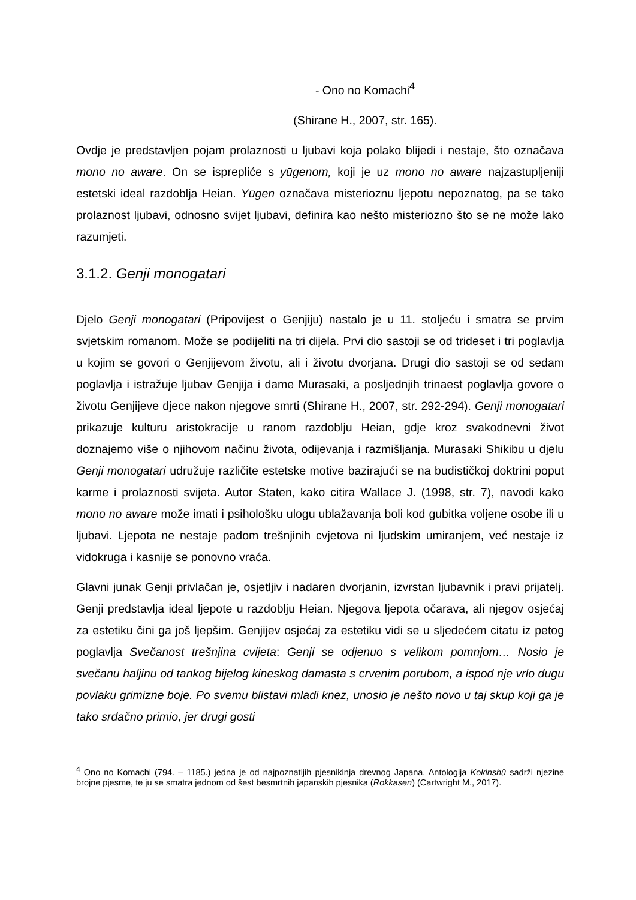- Ono no Komachi<sup>4</sup>
(Shirane H., 2007, str. 165).
Ovdje je predstavljen pojam prolaznosti u ljubavi koja polako blijedi i nestaje, što označava mono no aware. On se isprepliće s yūgenom, koji je uz mono no aware najzastupljeniji estetski ideal razdoblja Heian. Yūgen označava misterioznu ljepotu nepoznatog, pa se tako prolaznost ljubavi, odnosno svijet ljubavi, definira kao nešto misteriozno što se ne može lako razumjeti.
3.1.2. Genji monogatari
Djelo Genji monogatari (Pripovijest o Genjiju) nastalo je u 11. stoljeću i smatra se prvim svjetskim romanom. Može se podijeliti na tri dijela. Prvi dio sastoji se od trideset i tri poglavlja u kojim se govori o Genjijevom životu, ali i životu dvorjana. Drugi dio sastoji se od sedam poglavlja i istražuje ljubav Genjija i dame Murasaki, a posljednjih trinaest poglavlja govore o životu Genjijeve djece nakon njegove smrti (Shirane H., 2007, str. 292-294). Genji monogatari prikazuje kulturu aristokracije u ranom razdoblju Heian, gdje kroz svakodnevni život doznajemo više o njihovom načinu života, odijevanja i razmišljanja. Murasaki Shikibu u djelu Genji monogatari udružuje različite estetske motive bazirajući se na budističkoj doktrini poput karme i prolaznosti svijeta. Autor Staten, kako citira Wallace J. (1998, str. 7), navodi kako mono no aware može imati i psihološku ulogu ublažavanja boli kod gubitka voljene osobe ili u ljubavi. Ljepota ne nestaje padom trešnjinih cvjetova ni ljudskim umiranjem, već nestaje iz vidokruga i kasnije se ponovno vraća.
Glavni junak Genji privlačan je, osjetljiv i nadaren dvorjanin, izvrstan ljubavnik i pravi prijatelj. Genji predstavlja ideal ljepote u razdoblju Heian. Njegova ljepota očarava, ali njegov osjećaj za estetiku čini ga još ljepšim. Genjijev osjećaj za estetiku vidi se u sljedećem citatu iz petog poglavlja Svečanost trešnjina cvijeta: Genji se odjenuo s velikom pomnjom… Nosio je svečanu haljinu od tankog bijelog kineskog damasta s crvenim porubom, a ispod nje vrlo dugu povlaku grimizne boje. Po svemu blistavi mladi knez, unosio je nešto novo u taj skup koji ga je tako srdačno primio, jer drugi gosti
<sup>4</sup> Ono no Komachi (794. – 1185.) jedna je od najpoznatijih pjesnikinja drevnog Japana. Antologija Kokinshū sadrži njezine brojne pjesme, te ju se smatra jednom od šest besmrtnih japanskih pjesnika (Rokkasen) (Cartwright M., 2017).